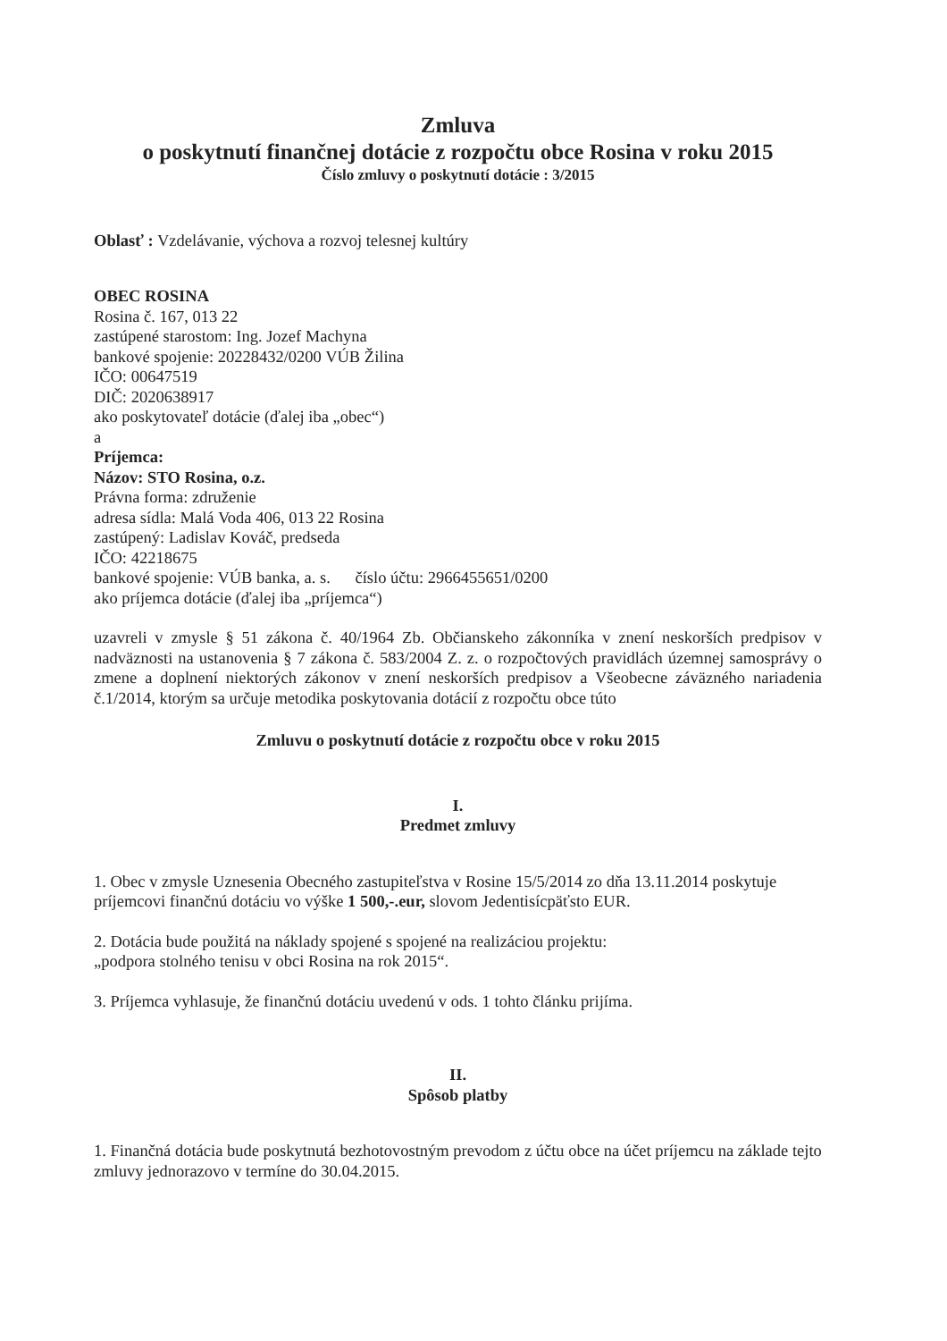Zmluva
o poskytnutí finančnej dotácie z rozpočtu obce Rosina v roku 2015
Číslo zmluvy o poskytnutí dotácie : 3/2015
Oblasť : Vzdelávanie, výchova a rozvoj telesnej kultúry
OBEC ROSINA
Rosina č. 167, 013 22
zastúpené starostom: Ing. Jozef Machyna
bankové spojenie: 20228432/0200 VÚB Žilina
IČO: 00647519
DIČ: 2020638917
ako poskytovateľ dotácie (ďalej iba „obec“)
a
Príjemca:
Názov: STO Rosina, o.z.
Právna forma: združenie
adresa sídla: Malá Voda 406, 013 22 Rosina
zastúpený: Ladislav Kováč, predseda
IČO: 42218675
bankové spojenie: VÚB banka, a. s. číslo účtu: 2966455651/0200
ako príjemca dotácie (ďalej iba „príjemca“)
uzavreli v zmysle § 51 zákona č. 40/1964 Zb. Občianskeho zákonníka v znení neskorších predpisov v nadväznosti na ustanovenia § 7 zákona č. 583/2004 Z. z. o rozpočtových pravidlách územnej samosprávy o zmene a doplnení niektorých zákonov v znení neskorších predpisov a Všeobecne záväzného nariadenia č.1/2014, ktorým sa určuje metodika poskytovania dotácií z rozpočtu obce túto
Zmluvu o poskytnutí dotácie z rozpočtu obce v roku 2015
I.
Predmet zmluvy
1. Obec v zmysle Uznesenia Obecného zastupiteľstva v Rosine 15/5/2014 zo dňa 13.11.2014 poskytuje príjemcovi finančnú dotáciu vo výške 1 500,-.eur, slovom Jedentisícpäťsto EUR.
2. Dotácia bude použitá na náklady spojené s spojené na realizáciou projektu:
„podpora stolného tenisu v obci Rosina na rok 2015“.
3. Príjemca vyhlasuje, že finančnú dotáciu uvedenú v ods. 1 tohto článku prijíma.
II.
Spôsob platby
1. Finančná dotácia bude poskytnutá bezhotovostným prevodom z účtu obce na účet príjemcu na základe tejto zmluvy jednorazovo v termíne do 30.04.2015.